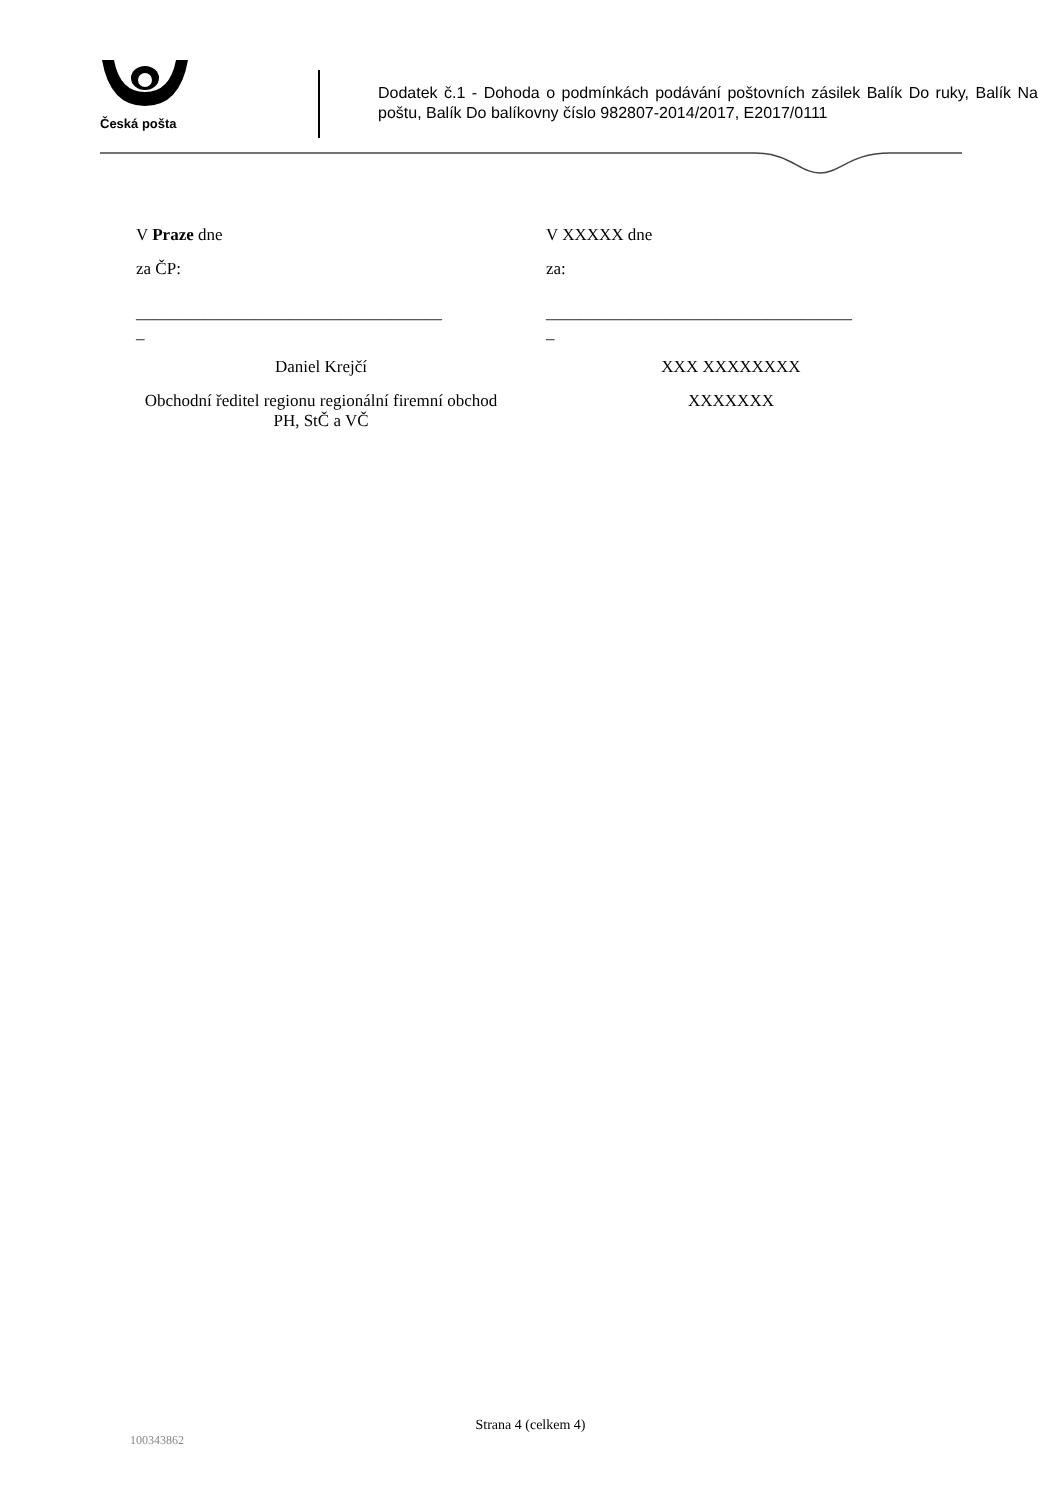Česká pošta
Dodatek č.1 - Dohoda o podmínkách podávání poštovních zásilek Balík Do ruky, Balík Na poštu, Balík Do balíkovny číslo 982807-2014/2017, E2017/0111
V Praze dne
za ČP:
____________________________________
_
Daniel Krejčí
Obchodní ředitel regionu regionální firemní obchod PH, StČ a VČ
V XXXXX dne
za:
____________________________________
_
XXX XXXXXXXX
XXXXXXX
Strana 4 (celkem 4)
100343862